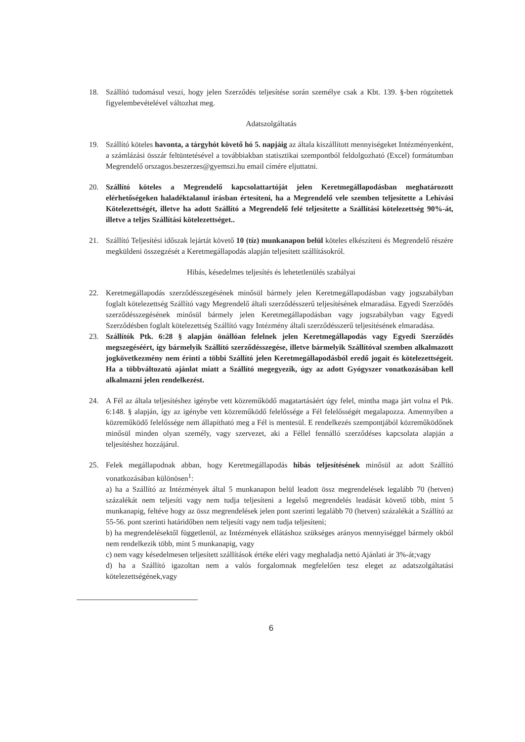18. Szállító tudomásul veszi, hogy jelen Szerződés teljesítése során személye csak a Kbt. 139. §-ben rögzítettek figyelembevételével változhat meg.
Adatszolgáltatás
19. Szállító köteles havonta, a tárgyhót követő hó 5. napjáig az általa kiszállított mennyiségeket Intézményenként, a számlázási összár feltüntetésével a továbbiakban statisztikai szempontból feldolgozható (Excel) formátumban Megrendelő orszagos.beszerzes@gyemszi.hu email címére eljuttatni.
20. Szállító köteles a Megrendelő kapcsolattartóját jelen Keretmegállapodásban meghatározott elérhetőségeken haladéktalanul írásban értesíteni, ha a Megrendelő vele szemben teljesítette a Lehívási Kötelezettségét, illetve ha adott Szállító a Megrendelő felé teljesítette a Szállítási kötelezettség 90%-át, illetve a teljes Szállítási kötelezettséget..
21. Szállító Teljesítési időszak lejártát követő 10 (tíz) munkanapon belül köteles elkészíteni és Megrendelő részére megküldeni összegzését a Keretmegállapodás alapján teljesített szállításokról.
Hibás, késedelmes teljesítés és lehetetlenülés szabályai
22. Keretmegállapodás szerződésszegésének minősül bármely jelen Keretmegállapodásban vagy jogszabályban foglalt kötelezettség Szállító vagy Megrendelő általi szerződésszerű teljesítésének elmaradása. Egyedi Szerződés szerződésszegésének minősül bármely jelen Keretmegállapodásban vagy jogszabályban vagy Egyedi Szerződésben foglalt kötelezettség Szállító vagy Intézmény általi szerződésszerű teljesítésének elmaradása.
23. Szállítók Ptk. 6:28 § alapján önállóan felelnek jelen Keretmegállapodás vagy Egyedi Szerződés megszegéséért, így bármelyik Szállító szerződésszegése, illetve bármelyik Szállítóval szemben alkalmazott jogkövetkezmény nem érinti a többi Szállító jelen Keretmegállapodásból eredő jogait és kötelezettségeit. Ha a többváltozatú ajánlat miatt a Szállító megegyezik, úgy az adott Gyógyszer vonatkozásában kell alkalmazni jelen rendelkezést.
24. A Fél az általa teljesítéshez igénybe vett közreműködő magatartásáért úgy felel, mintha maga járt volna el Ptk. 6:148. § alapján, így az igénybe vett közreműködő felelőssége a Fél felelősségét megalapozza. Amennyiben a közreműködő felelőssége nem állapítható meg a Fél is mentesül. E rendelkezés szempontjából közreműködőnek minősül minden olyan személy, vagy szervezet, aki a Féllel fennálló szerződéses kapcsolata alapján a teljesítéshez hozzájárul.
25. Felek megállapodnak abban, hogy Keretmegállapodás hibás teljesítésének minősül az adott Szállító vonatkozásában különösen<sup>1</sup>:
a) ha a Szállító az Intézmények által 5 munkanapon belül leadott össz megrendelések legalább 70 (hetven) százalékát nem teljesíti vagy nem tudja teljesíteni a legelső megrendelés leadását követő több, mint 5 munkanapig, feltéve hogy az össz megrendelések jelen pont szerinti legalább 70 (hetven) százalékát a Szállító az 55-56. pont szerinti határidőben nem teljesíti vagy nem tudja teljesíteni;
b) ha megrendelésektől függetlenül, az Intézmények ellátáshoz szükséges arányos mennyiséggel bármely okból nem rendelkezik több, mint 5 munkanapig, vagy
c) nem vagy késedelmesen teljesített szállítások értéke eléri vagy meghaladja nettó Ajánlati ár 3%-át;vagy
d) ha a Szállító igazoltan nem a valós forgalomnak megfelelően tesz eleget az adatszolgáltatási kötelezettségének,vagy
6